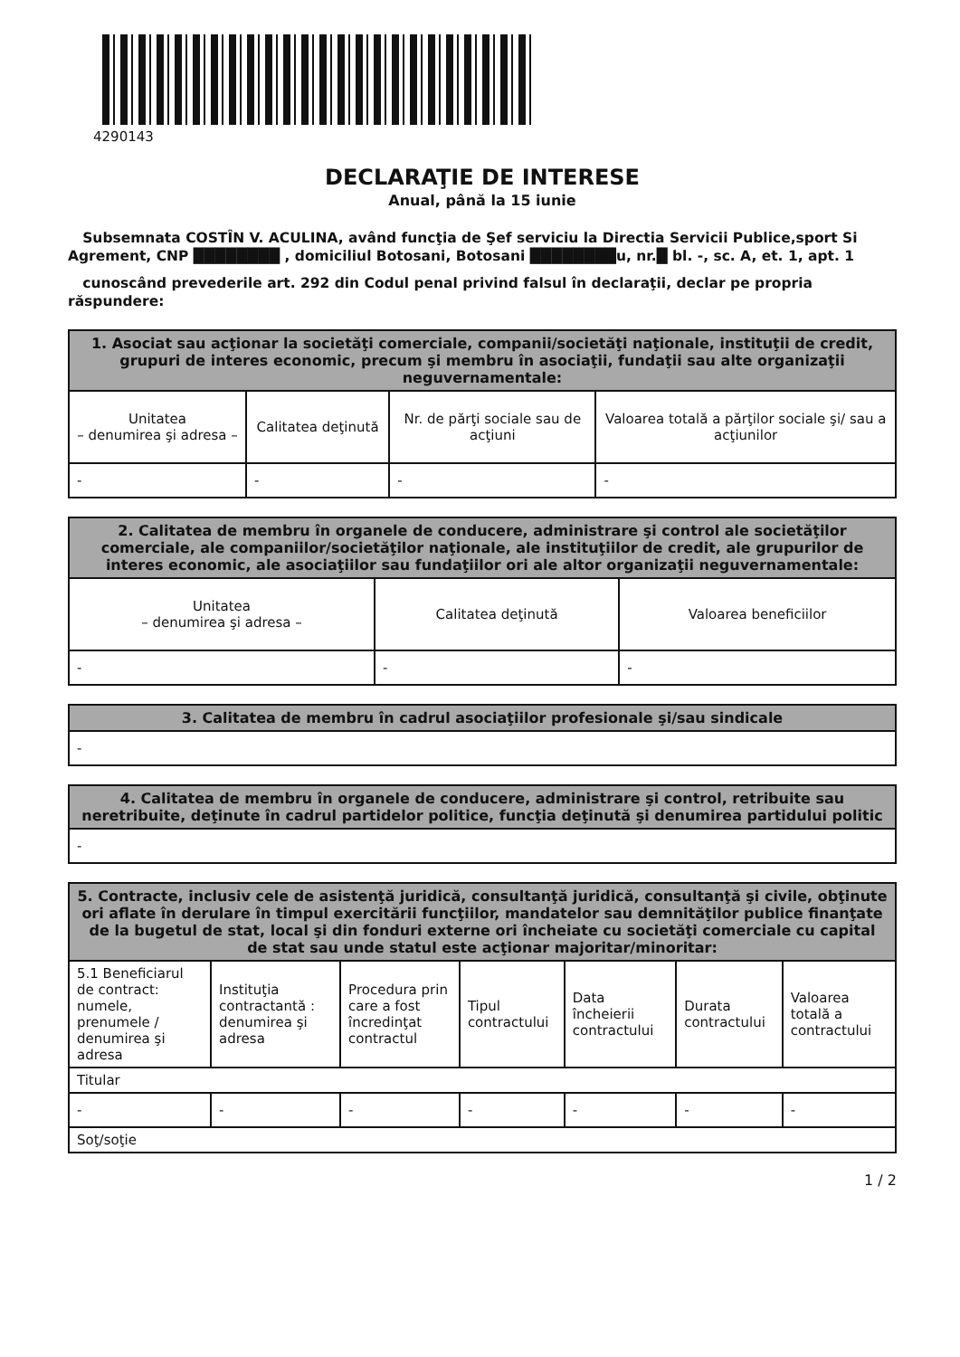4290143
DECLARAŢIE DE INTERESE
Anual, până la 15 iunie
Subsemnata COSTÎN V. ACULINA, având funcţia de Şef serviciu la Directia Servicii Publice,sport Si Agrement, CNP ████████ , domiciliul Botosani, Botosani ████████u, nr.█ bl. -, sc. A, et. 1, apt. 1
cunoscând prevederile art. 292 din Codul penal privind falsul în declaraţii, declar pe propria răspundere:
| 1. Asociat sau acţionar la societăţi comerciale, companii/societăţi naţionale, instituţii de credit, grupuri de interes economic, precum şi membru în asociaţii, fundaţii sau alte organizaţii neguvernamentale: | | | |
| --- | --- | --- | --- |
| Unitatea – denumirea şi adresa – | Calitatea deţinută | Nr. de părţi sociale sau de acţiuni | Valoarea totală a părţilor sociale şi/ sau a acţiunilor |
| - | - | - | - |
| 2. Calitatea de membru în organele de conducere, administrare şi control ale societăţilor comerciale, ale companiilor/societăţilor naţionale, ale instituţiilor de credit, ale grupurilor de interes economic, ale asociaţiilor sau fundaţiilor ori ale altor organizaţii neguvernamentale: | | |
| --- | --- | --- |
| Unitatea – denumirea şi adresa – | Calitatea deţinută | Valoarea beneficiilor |
| - | - | - |
| 3. Calitatea de membru în cadrul asociaţiilor profesionale şi/sau sindicale |
| --- |
| - |
| 4. Calitatea de membru în organele de conducere, administrare şi control, retribuite sau neretribuite, deţinute în cadrul partidelor politice, funcţia deţinută şi denumirea partidului politic |
| --- |
| - |
| 5. Contracte, inclusiv cele de asistenţă juridică, consultanţă juridică, consultanţă şi civile, obţinute ori aflate în derulare în timpul exercitării funcţiilor, mandatelor sau demnităţilor publice finanţate de la bugetul de stat, local şi din fonduri externe ori încheiate cu societăţi comerciale cu capital de stat sau unde statul este acţionar majoritar/minoritar: | | | | | | |
| --- | --- | --- | --- | --- | --- | --- |
| 5.1 Beneficiarul de contract: numele, prenumele / denumirea şi adresa | Instituţia contractantă : denumirea şi adresa | Procedura prin care a fost încredinţat contractul | Tipul contractului | Data încheierii contractului | Durata contractului | Valoarea totală a contractului |
| Titular | | | | | | |
| - | - | - | - | - | - | - |
| Soţ/soţie | | | | | | |
1 / 2